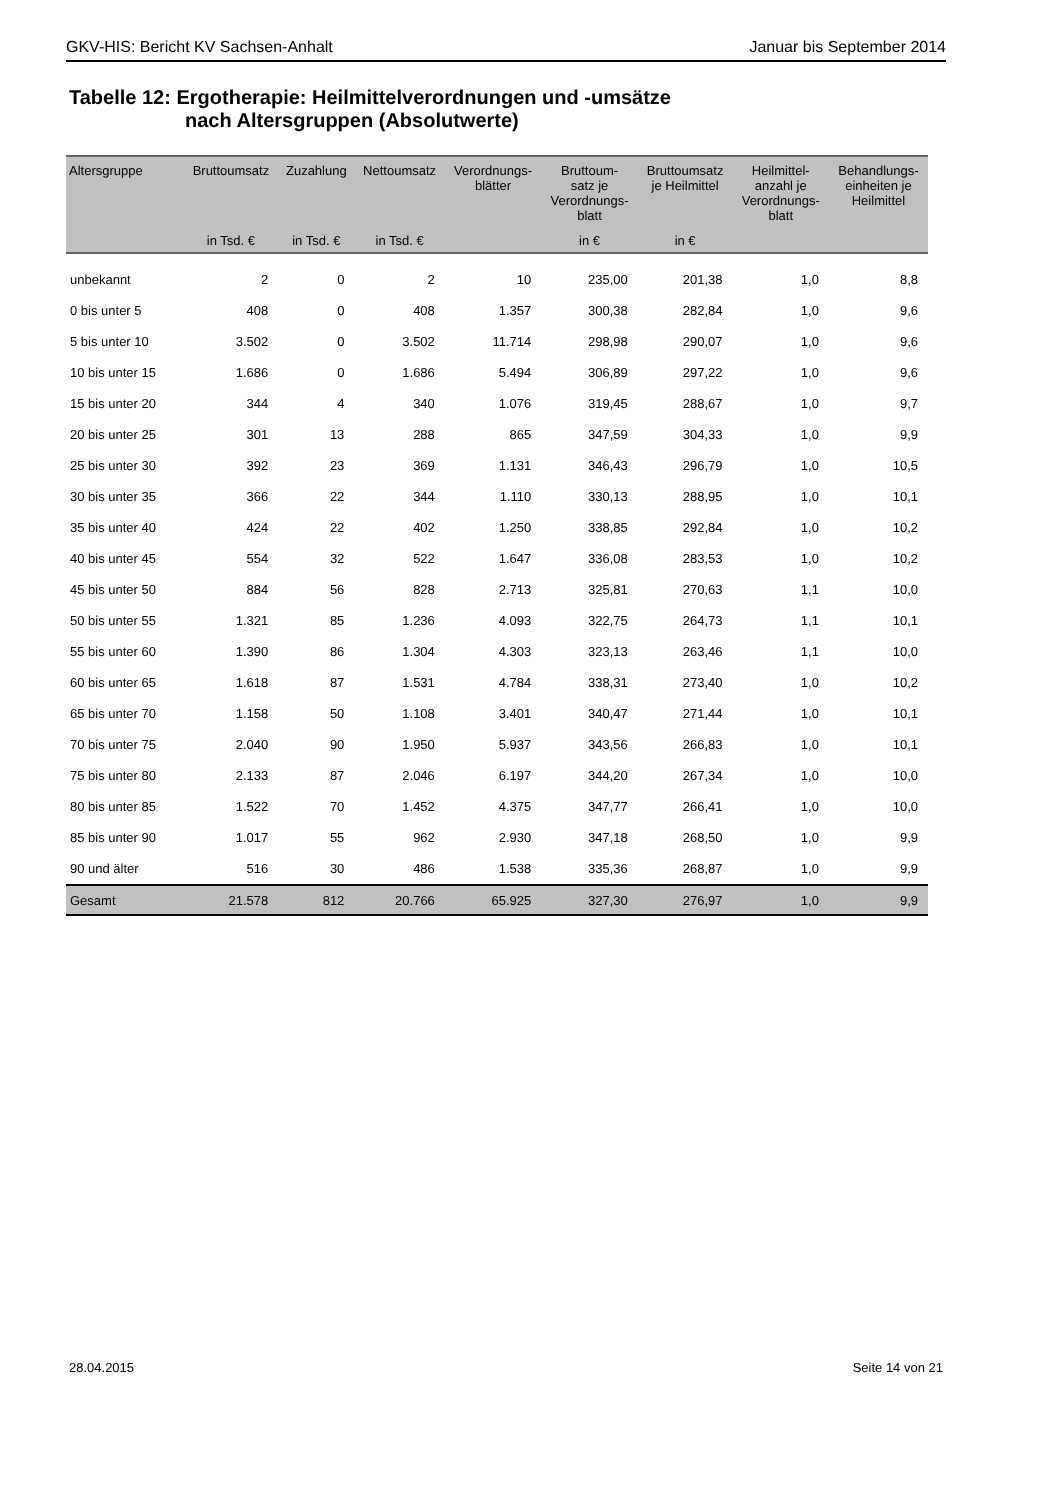GKV-HIS: Bericht KV Sachsen-Anhalt Januar bis September 2014
Tabelle 12: Ergotherapie: Heilmittelverordnungen und -umsätze
nach Altersgruppen (Absolutwerte)
| Altersgruppe | Bruttoumsatz | Zuzahlung | Nettoumsatz | Verordnungs- blätter | Bruttoum- satz je Verordnungs- blatt | Bruttoumsatz je Heilmittel | Heilmittel- anzahl je Verordnungs- blatt | Behandlungs- einheiten je Heilmittel |
| --- | --- | --- | --- | --- | --- | --- | --- | --- |
| | in Tsd. € | in Tsd. € | in Tsd. € | | in € | in € | | |
| unbekannt | 2 | 0 | 2 | 10 | 235,00 | 201,38 | 1,0 | 8,8 |
| 0 bis unter 5 | 408 | 0 | 408 | 1.357 | 300,38 | 282,84 | 1,0 | 9,6 |
| 5 bis unter 10 | 3.502 | 0 | 3.502 | 11.714 | 298,98 | 290,07 | 1,0 | 9,6 |
| 10 bis unter 15 | 1.686 | 0 | 1.686 | 5.494 | 306,89 | 297,22 | 1,0 | 9,6 |
| 15 bis unter 20 | 344 | 4 | 340 | 1.076 | 319,45 | 288,67 | 1,0 | 9,7 |
| 20 bis unter 25 | 301 | 13 | 288 | 865 | 347,59 | 304,33 | 1,0 | 9,9 |
| 25 bis unter 30 | 392 | 23 | 369 | 1.131 | 346,43 | 296,79 | 1,0 | 10,5 |
| 30 bis unter 35 | 366 | 22 | 344 | 1.110 | 330,13 | 288,95 | 1,0 | 10,1 |
| 35 bis unter 40 | 424 | 22 | 402 | 1.250 | 338,85 | 292,84 | 1,0 | 10,2 |
| 40 bis unter 45 | 554 | 32 | 522 | 1.647 | 336,08 | 283,53 | 1,0 | 10,2 |
| 45 bis unter 50 | 884 | 56 | 828 | 2.713 | 325,81 | 270,63 | 1,1 | 10,0 |
| 50 bis unter 55 | 1.321 | 85 | 1.236 | 4.093 | 322,75 | 264,73 | 1,1 | 10,1 |
| 55 bis unter 60 | 1.390 | 86 | 1.304 | 4.303 | 323,13 | 263,46 | 1,1 | 10,0 |
| 60 bis unter 65 | 1.618 | 87 | 1.531 | 4.784 | 338,31 | 273,40 | 1,0 | 10,2 |
| 65 bis unter 70 | 1.158 | 50 | 1.108 | 3.401 | 340,47 | 271,44 | 1,0 | 10,1 |
| 70 bis unter 75 | 2.040 | 90 | 1.950 | 5.937 | 343,56 | 266,83 | 1,0 | 10,1 |
| 75 bis unter 80 | 2.133 | 87 | 2.046 | 6.197 | 344,20 | 267,34 | 1,0 | 10,0 |
| 80 bis unter 85 | 1.522 | 70 | 1.452 | 4.375 | 347,77 | 266,41 | 1,0 | 10,0 |
| 85 bis unter 90 | 1.017 | 55 | 962 | 2.930 | 347,18 | 268,50 | 1,0 | 9,9 |
| 90 und älter | 516 | 30 | 486 | 1.538 | 335,36 | 268,87 | 1,0 | 9,9 |
| Gesamt | 21.578 | 812 | 20.766 | 65.925 | 327,30 | 276,97 | 1,0 | 9,9 |
28.04.2015 Seite 14 von 21